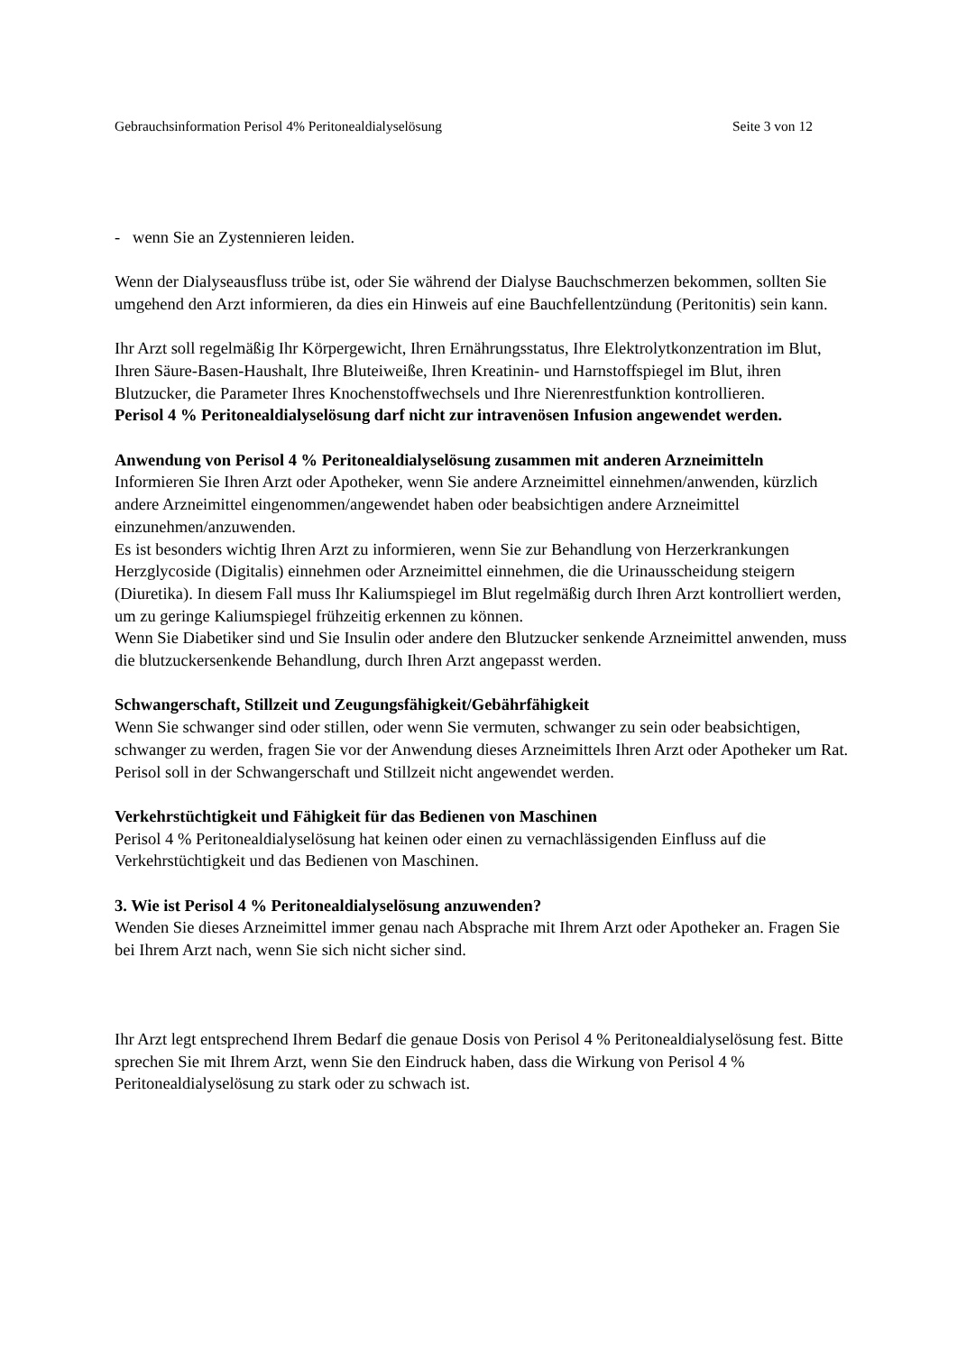Gebrauchsinformation Perisol 4% Peritonealdialyselösung Seite 3 von 12
- wenn Sie an Zystennieren leiden.
Wenn der Dialyseausfluss trübe ist, oder Sie während der Dialyse Bauchschmerzen bekommen, sollten Sie umgehend den Arzt informieren, da dies ein Hinweis auf eine Bauchfellentzündung (Peritonitis) sein kann.
Ihr Arzt soll regelmäßig Ihr Körpergewicht, Ihren Ernährungsstatus, Ihre Elektrolytkonzentration im Blut, Ihren Säure-Basen-Haushalt, Ihre Bluteiweiße, Ihren Kreatinin- und Harnstoffspiegel im Blut, ihren Blutzucker, die Parameter Ihres Knochenstoffwechsels und Ihre Nierenrestfunktion kontrollieren.
Perisol 4 % Peritonealdialyselösung darf nicht zur intravenösen Infusion angewendet werden.
Anwendung von Perisol 4 % Peritonealdialyselösung zusammen mit anderen Arzneimitteln
Informieren Sie Ihren Arzt oder Apotheker, wenn Sie andere Arzneimittel einnehmen/anwenden, kürzlich andere Arzneimittel eingenommen/angewendet haben oder beabsichtigen andere Arzneimittel einzunehmen/anzuwenden.
Es ist besonders wichtig Ihren Arzt zu informieren, wenn Sie zur Behandlung von Herzerkrankungen Herzglycoside (Digitalis) einnehmen oder Arzneimittel einnehmen, die die Urinausscheidung steigern (Diuretika). In diesem Fall muss Ihr Kaliumspiegel im Blut regelmäßig durch Ihren Arzt kontrolliert werden, um zu geringe Kaliumspiegel frühzeitig erkennen zu können.
Wenn Sie Diabetiker sind und Sie Insulin oder andere den Blutzucker senkende Arzneimittel anwenden, muss die blutzuckersenkende Behandlung, durch Ihren Arzt angepasst werden.
Schwangerschaft, Stillzeit und Zeugungsfähigkeit/Gebährfähigkeit
Wenn Sie schwanger sind oder stillen, oder wenn Sie vermuten, schwanger zu sein oder beabsichtigen, schwanger zu werden, fragen Sie vor der Anwendung dieses Arzneimittels Ihren Arzt oder Apotheker um Rat.
Perisol soll in der Schwangerschaft und Stillzeit nicht angewendet werden.
Verkehrstüchtigkeit und Fähigkeit für das Bedienen von Maschinen
Perisol 4 % Peritonealdialyselösung hat keinen oder einen zu vernachlässigenden Einfluss auf die Verkehrstüchtigkeit und das Bedienen von Maschinen.
3. Wie ist Perisol 4 % Peritonealdialyselösung anzuwenden?
Wenden Sie dieses Arzneimittel immer genau nach Absprache mit Ihrem Arzt oder Apotheker an. Fragen Sie bei Ihrem Arzt nach, wenn Sie sich nicht sicher sind.
Ihr Arzt legt entsprechend Ihrem Bedarf die genaue Dosis von Perisol 4 % Peritonealdialyselösung fest. Bitte sprechen Sie mit Ihrem Arzt, wenn Sie den Eindruck haben, dass die Wirkung von Perisol 4 % Peritonealdialyselösung zu stark oder zu schwach ist.